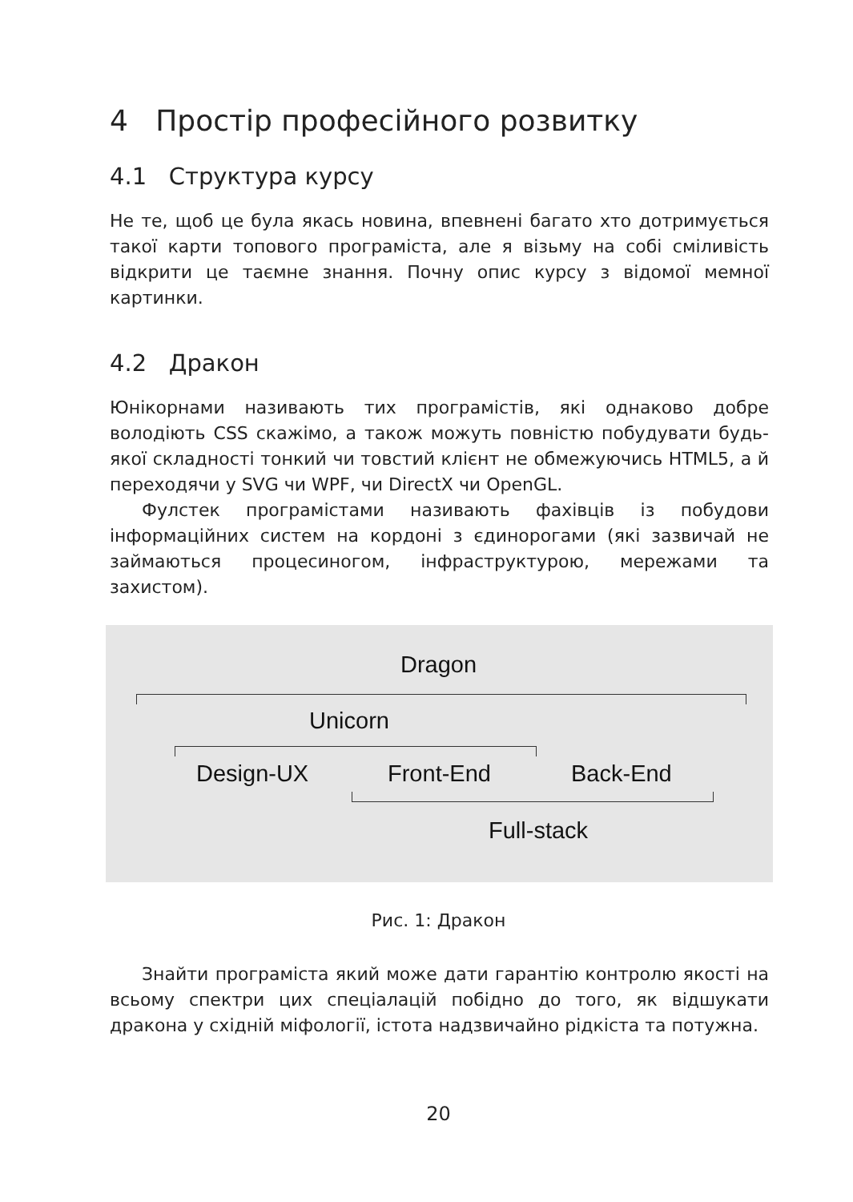4 Простір професійного розвитку
4.1 Структура курсу
Не те, щоб це була якась новина, впевнені багато хто дотримується такої карти топового програміста, але я візьму на собі сміливість відкрити це таємне знання. Почну опис курсу з відомої мемної картинки.
4.2 Дракон
Юнікорнами називають тих програмістів, які однаково добре володіють CSS скажімо, а також можуть повністю побудувати будь-якої складності тонкий чи товстий клієнт не обмежуючись HTML5, а й переходячи у SVG чи WPF, чи DirectX чи OpenGL.
Фулстек програмістами називають фахівців із побудови інформаційних систем на кордоні з єдинорогами (які зазвичай не займаються процесиногом, інфраструктурою, мережами та захистом).
Dragon
Unicorn
Design-UX Front-End Back-End
Full-stack
Рис. 1: Дракон
Знайти програміста який може дати гарантію контролю якості на всьому спектри цих спеціалацій побідно до того, як відшукати дракона у східній міфології, істота надзвичайно рідкіста та потужна.
20